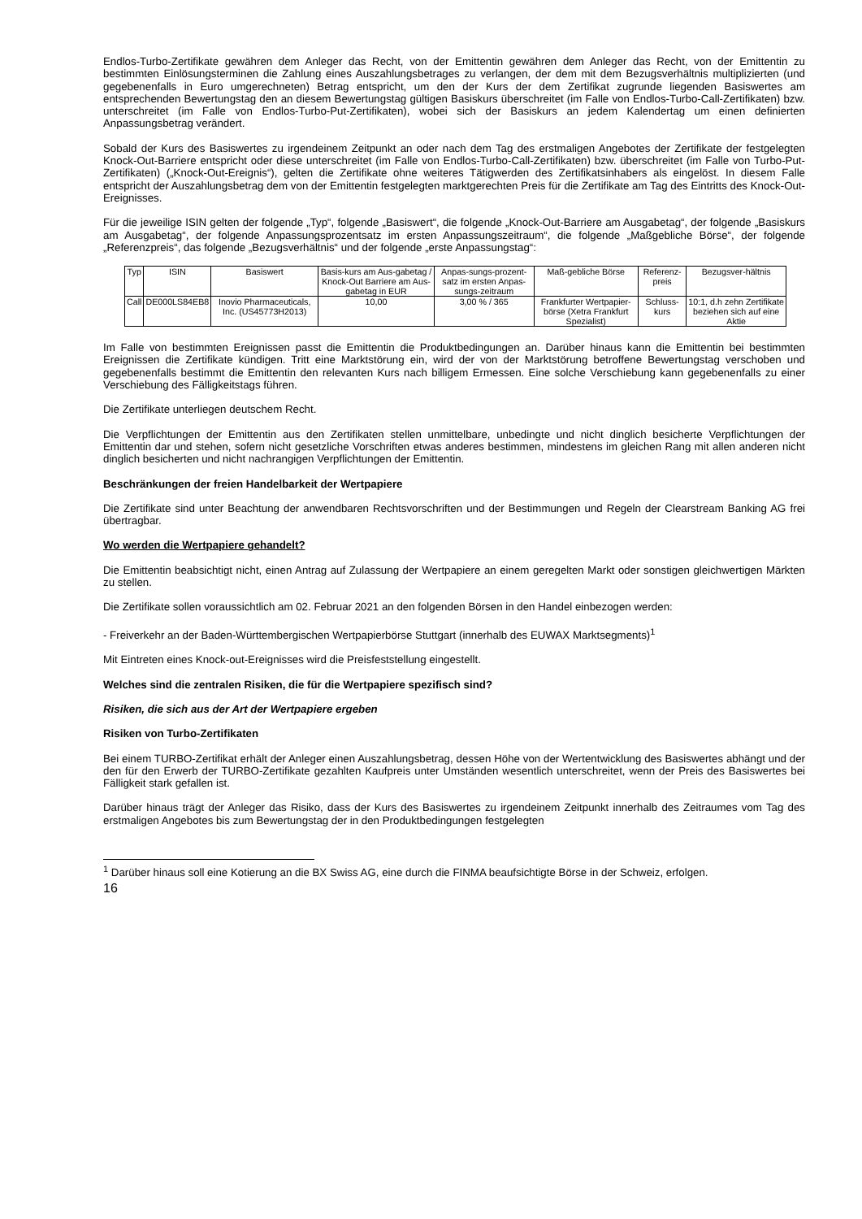Endlos-Turbo-Zertifikate gewähren dem Anleger das Recht, von der Emittentin gewähren dem Anleger das Recht, von der Emittentin zu bestimmten Einlösungsterminen die Zahlung eines Auszahlungsbetrages zu verlangen, der dem mit dem Bezugsverhältnis multiplizierten (und gegebenenfalls in Euro umgerechneten) Betrag entspricht, um den der Kurs der dem Zertifikat zugrunde liegenden Basiswertes am entsprechenden Bewertungstag den an diesem Bewertungstag gültigen Basiskurs überschreitet (im Falle von Endlos-Turbo-Call-Zertifikaten) bzw. unterschreitet (im Falle von Endlos-Turbo-Put-Zertifikaten), wobei sich der Basiskurs an jedem Kalendertag um einen definierten Anpassungsbetrag verändert.
Sobald der Kurs des Basiswertes zu irgendeinem Zeitpunkt an oder nach dem Tag des erstmaligen Angebotes der Zertifikate der festgelegten Knock-Out-Barriere entspricht oder diese unterschreitet (im Falle von Endlos-Turbo-Call-Zertifikaten) bzw. überschreitet (im Falle von Turbo-Put-Zertifikaten) („Knock-Out-Ereignis“), gelten die Zertifikate ohne weiteres Tätigwerden des Zertifikatsinhabers als eingelöst. In diesem Falle entspricht der Auszahlungsbetrag dem von der Emittentin festgelegten marktgerechten Preis für die Zertifikate am Tag des Eintritts des Knock-Out-Ereignisses.
Für die jeweilige ISIN gelten der folgende „Typ“, folgende „Basiswert“, die folgende „Knock-Out-Barriere am Ausgabetag“, der folgende „Basiskurs am Ausgabetag“, der folgende Anpassungsprozentsatz im ersten Anpassungszeitraum“, die folgende „Maßgebliche Börse“, der folgende „Referenzpreis“, das folgende „Bezugsverhältnis“ und der folgende „erste Anpassungstag“:
| Typ | ISIN | Basiswert | Basis-kurs am Aus-gabetag / Knock-Out Barriere am Aus-gabetag in EUR | Anpas-sungs-prozent-satz im ersten Anpas-sungs-zeitraum | Maß-gebliche Börse | Referenz-preis | Bezugsver-hältnis |
| --- | --- | --- | --- | --- | --- | --- | --- |
| Call | DE000LS84EB8 | Inovio Pharmaceuticals, Inc. (US45773H2013) | 10,00 | 3,00 % / 365 | Frankfurter Wertpapier-börse (Xetra Frankfurt Spezialist) | Schluss-kurs | 10:1, d.h zehn Zertifikate beziehen sich auf eine Aktie |
Im Falle von bestimmten Ereignissen passt die Emittentin die Produktbedingungen an. Darüber hinaus kann die Emittentin bei bestimmten Ereignissen die Zertifikate kündigen. Tritt eine Marktstörung ein, wird der von der Marktstörung betroffene Bewertungstag verschoben und gegebenenfalls bestimmt die Emittentin den relevanten Kurs nach billigem Ermessen. Eine solche Verschiebung kann gegebenenfalls zu einer Verschiebung des Fälligkeitstags führen.
Die Zertifikate unterliegen deutschem Recht.
Die Verpflichtungen der Emittentin aus den Zertifikaten stellen unmittelbare, unbedingte und nicht dinglich besicherte Verpflichtungen der Emittentin dar und stehen, sofern nicht gesetzliche Vorschriften etwas anderes bestimmen, mindestens im gleichen Rang mit allen anderen nicht dinglich besicherten und nicht nachrangigen Verpflichtungen der Emittentin.
Beschränkungen der freien Handelbarkeit der Wertpapiere
Die Zertifikate sind unter Beachtung der anwendbaren Rechtsvorschriften und der Bestimmungen und Regeln der Clearstream Banking AG frei übertragbar.
Wo werden die Wertpapiere gehandelt?
Die Emittentin beabsichtigt nicht, einen Antrag auf Zulassung der Wertpapiere an einem geregelten Markt oder sonstigen gleichwertigen Märkten zu stellen.
Die Zertifikate sollen voraussichtlich am 02. Februar 2021 an den folgenden Börsen in den Handel einbezogen werden:
- Freiverkehr an der Baden-Württembergischen Wertpapierbörse Stuttgart (innerhalb des EUWAX Marktsegments)<sup>1</sup>
Mit Eintreten eines Knock-out-Ereignisses wird die Preisfeststellung eingestellt.
Welches sind die zentralen Risiken, die für die Wertpapiere spezifisch sind?
Risiken, die sich aus der Art der Wertpapiere ergeben
Risiken von Turbo-Zertifikaten
Bei einem TURBO-Zertifikat erhält der Anleger einen Auszahlungsbetrag, dessen Höhe von der Wertentwicklung des Basiswertes abhängt und der den für den Erwerb der TURBO-Zertifikate gezahlten Kaufpreis unter Umständen wesentlich unterschreitet, wenn der Preis des Basiswertes bei Fälligkeit stark gefallen ist.
Darüber hinaus trägt der Anleger das Risiko, dass der Kurs des Basiswertes zu irgendeinem Zeitpunkt innerhalb des Zeitraumes vom Tag des erstmaligen Angebotes bis zum Bewertungstag der in den Produktbedingungen festgelegten
<sup>1</sup> Darüber hinaus soll eine Kotierung an die BX Swiss AG, eine durch die FINMA beaufsichtigte Börse in der Schweiz, erfolgen.
16